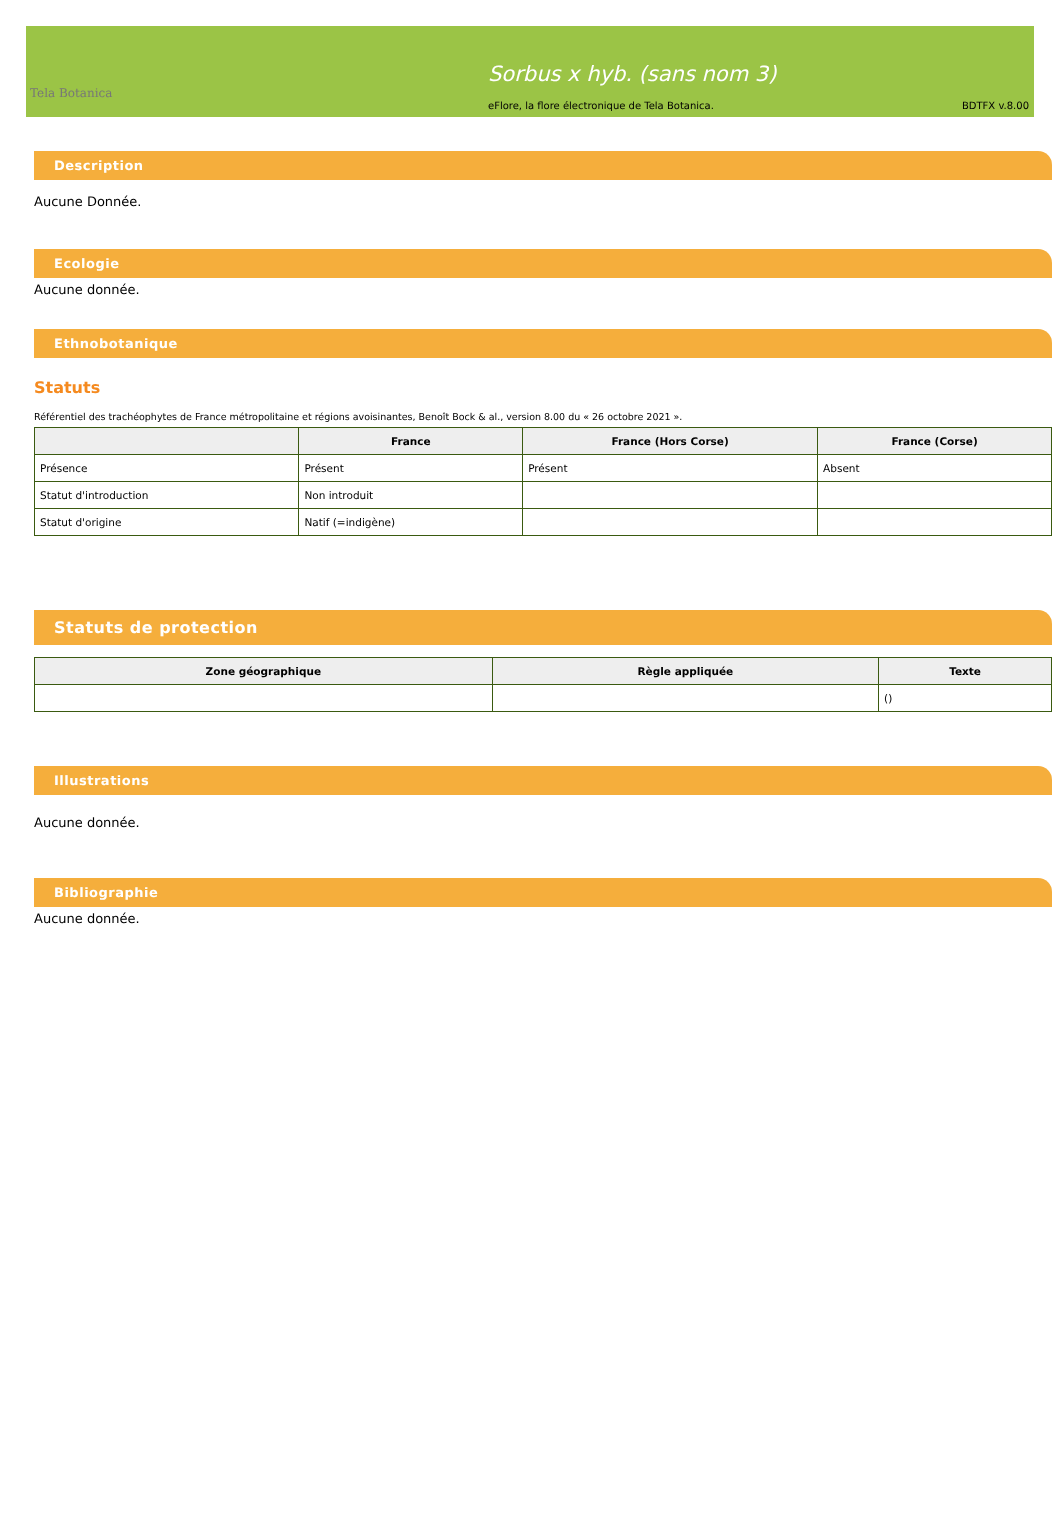Tela Botanica
Sorbus x hyb. (sans nom 3)
eFlore, la flore électronique de Tela Botanica. BDTFX v.8.00
Description
Aucune Donnée.
Ecologie
Aucune donnée.
Ethnobotanique
Statuts
Référentiel des trachéophytes de France métropolitaine et régions avoisinantes, Benoît Bock & al., version 8.00 du « 26 octobre 2021 ».
| | France | France (Hors Corse) | France (Corse) |
| --- | --- | --- | --- |
| Présence | Présent | Présent | Absent |
| Statut d'introduction | Non introduit | | |
| Statut d'origine | Natif (=indigène) | | |
Statuts de protection
| Zone géographique | Règle appliquée | Texte |
| --- | --- | --- |
| | | () |
Illustrations
Aucune donnée.
Bibliographie
Aucune donnée.